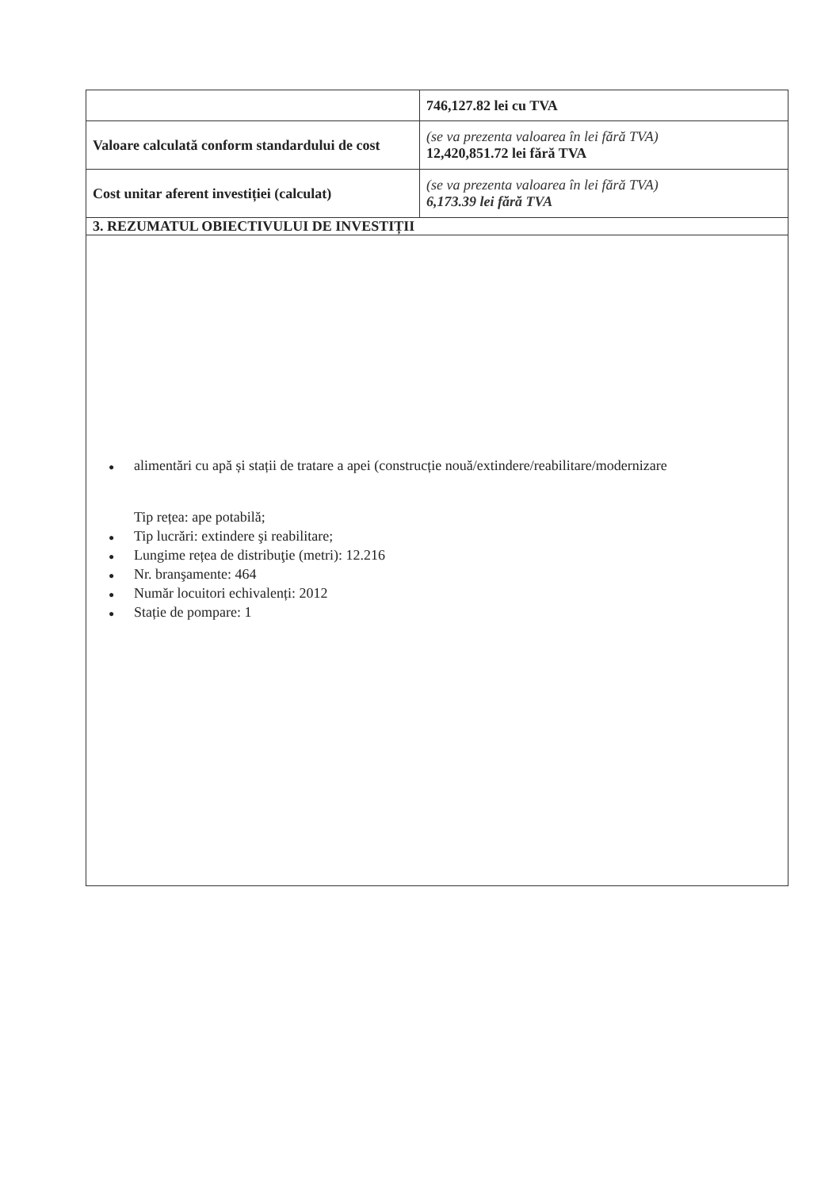| | 746,127.82 lei cu TVA |
| Valoare calculată conform standardului de cost | (se va prezenta valoarea în lei fără TVA) 12,420,851.72 lei fără TVA |
| Cost unitar aferent investiției (calculat) | (se va prezenta valoarea în lei fără TVA) 6,173.39 lei fără TVA |
| 3. REZUMATUL OBIECTIVULUI DE INVESTIȚII | |
| ● alimentări cu apă și stații de tratare a apei (construcție nouă/extindere/reabilitare/modernizare Tip rețea: ape potabilă; ● Tip lucrări: extindere şi reabilitare; ● Lungime rețea de distribuţie (metri): 12.216 ● Nr. branşamente: 464 ● Număr locuitori echivalenți: 2012 ● Stație de pompare: 1 | |